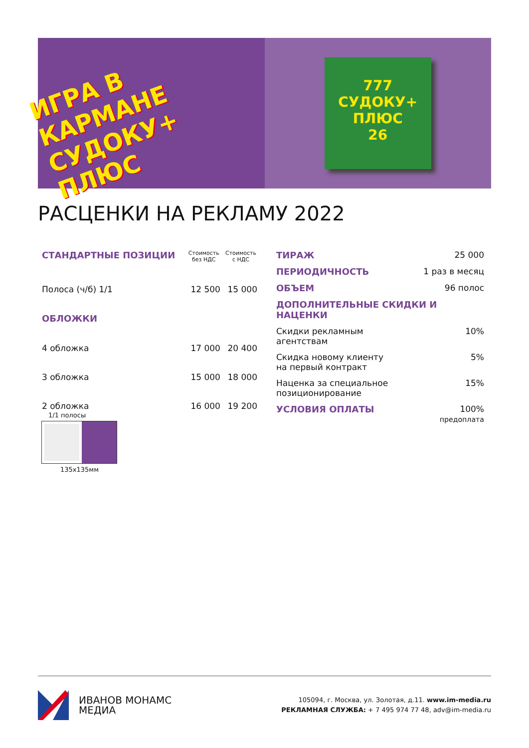ИГРА В КАРМАНЕ
СУДОКУ+ ПЛЮС
777
СУДОКУ+
ПЛЮС
26
РАСЦЕНКИ НА РЕКЛАМУ 2022
| СТАНДАРТНЫЕ ПОЗИЦИИ | Стоимость без НДС | Стоимость с НДС |
| --- | --- | --- |
| Полоса (ч/б) 1/1 | 12 500 | 15 000 |
| ОБЛОЖКИ | | |
| 4 обложка | 17 000 | 20 400 |
| 3 обложка | 15 000 | 18 000 |
| 2 обложка | 16 000 | 19 200 |
| ТИРАЖ | 25 000 |
| ПЕРИОДИЧНОСТЬ | 1 раз в месяц |
| ОБЪЕМ | 96 полос |
| ДОПОЛНИТЕЛЬНЫЕ СКИДКИ И НАЦЕНКИ | |
| Скидки рекламным агентствам | 10% |
| Скидка новому клиенту на первый контракт | 5% |
| Наценка за специальное позиционирование | 15% |
| УСЛОВИЯ ОПЛАТЫ | 100% предоплата |
1/1 полосы
135x135мм
ИВАНОВ МОНАМС
МЕДИА
105094, г. Москва, ул. Золотая, д.11. www.im-media.ru
РЕКЛАМНАЯ СЛУЖБА: + 7 495 974 77 48, adv@im-media.ru